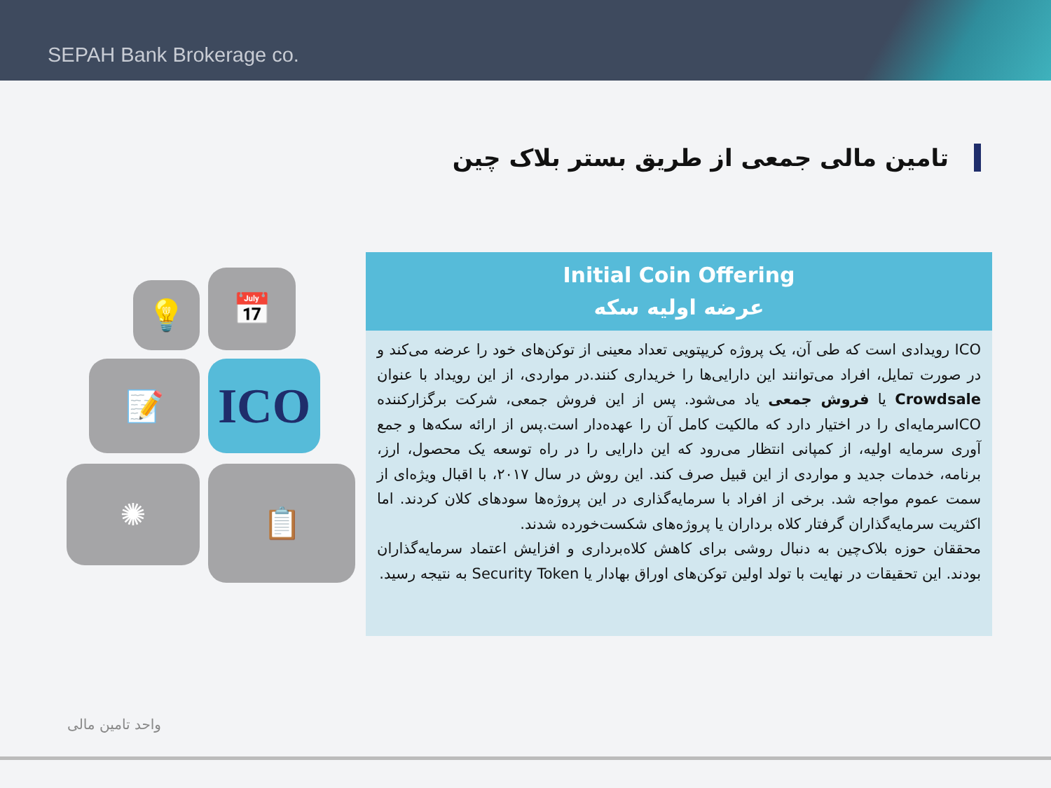SEPAH Bank Brokerage co.
تامین مالی جمعی از طریق بستر بلاک چین
💡 📅
📝 ICO
✺ 📋
Initial Coin Offering
عرضه اولیه سکه
ICO رویدادی است که طی آن، یک پروژه کریپتویی تعداد معینی از توکن‌های خود را عرضه می‌کند و در صورت تمایل، افراد می‌توانند این دارایی‌ها را خریداری کنند.در مواردی، از این رویداد با عنوان Crowdsale یا فروش جمعی یاد می‌شود. پس از این فروش جمعی، شرکت برگزارکننده ICOسرمایه‌ای را در اختیار دارد که مالکیت کامل آن را عهده‌دار است.پس از ارائه سکه‌ها و جمع آوری سرمایه اولیه، از کمپانی انتظار می‌رود که این دارایی را در راه توسعه یک محصول، ارز، برنامه، خدمات جدید و مواردی از این قبیل صرف کند. این روش در سال ۲۰۱۷، با اقبال ویژه‌ای از سمت عموم مواجه شد. برخی از افراد با سرمایه‌گذاری در این پروژه‌ها سودهای کلان کردند. اما اکثریت سرمایه‌گذاران گرفتار کلاه برداران یا پروژه‌های شکست‌خورده شدند.
محققان حوزه بلاک‌چین به دنبال روشی برای کاهش کلاه‌برداری و افزایش اعتماد سرمایه‌گذاران بودند. این تحقیقات در نهایت با تولد اولین توکن‌های اوراق بهادار یا Security Token به نتیجه رسید.
واحد تامین مالی